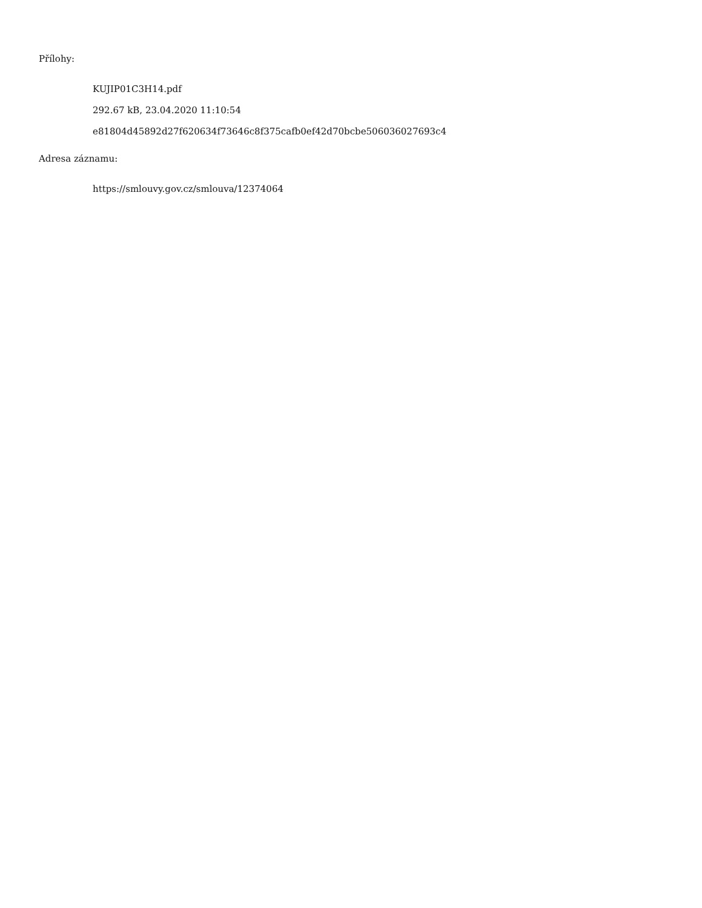Přílohy:
KUJIP01C3H14.pdf
292.67 kB, 23.04.2020 11:10:54
e81804d45892d27f620634f73646c8f375cafb0ef42d70bcbe506036027693c4
Adresa záznamu:
https://smlouvy.gov.cz/smlouva/12374064